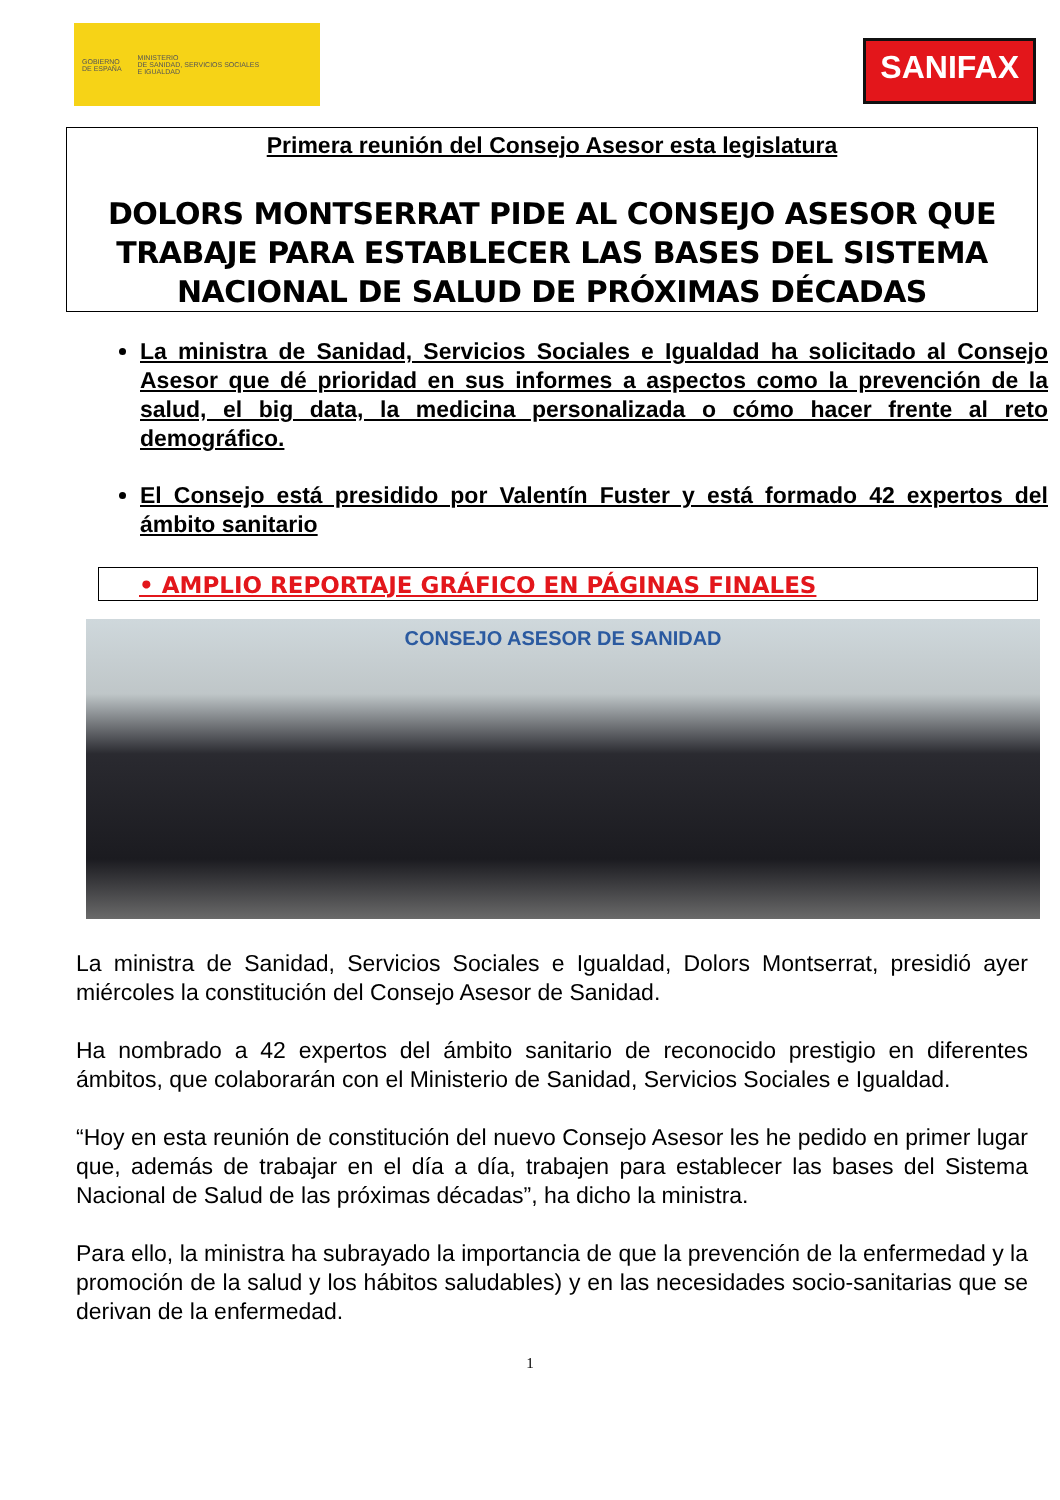GOBIERNO
DE ESPAÑA
MINISTERIO
DE SANIDAD, SERVICIOS SOCIALES
E IGUALDAD
SANIFAX
Primera reunión del Consejo Asesor esta legislatura
DOLORS MONTSERRAT PIDE AL CONSEJO ASESOR QUE TRABAJE PARA ESTABLECER LAS BASES DEL SISTEMA NACIONAL DE SALUD DE PRÓXIMAS DÉCADAS
La ministra de Sanidad, Servicios Sociales e Igualdad ha solicitado al Consejo Asesor que dé prioridad en sus informes a aspectos como la prevención de la salud, el big data, la medicina personalizada o cómo hacer frente al reto demográfico.
El Consejo está presidido por Valentín Fuster y está formado 42 expertos del ámbito sanitario
• AMPLIO REPORTAJE GRÁFICO EN PÁGINAS FINALES
CONSEJO ASESOR DE SANIDAD
La ministra de Sanidad, Servicios Sociales e Igualdad, Dolors Montserrat, presidió ayer miércoles la constitución del Consejo Asesor de Sanidad.
Ha nombrado a 42 expertos del ámbito sanitario de reconocido prestigio en diferentes ámbitos, que colaborarán con el Ministerio de Sanidad, Servicios Sociales e Igualdad.
“Hoy en esta reunión de constitución del nuevo Consejo Asesor les he pedido en primer lugar que, además de trabajar en el día a día, trabajen para establecer las bases del Sistema Nacional de Salud de las próximas décadas”, ha dicho la ministra.
Para ello, la ministra ha subrayado la importancia de que la prevención de la enfermedad y la promoción de la salud y los hábitos saludables) y en las necesidades socio-sanitarias que se derivan de la enfermedad.
1